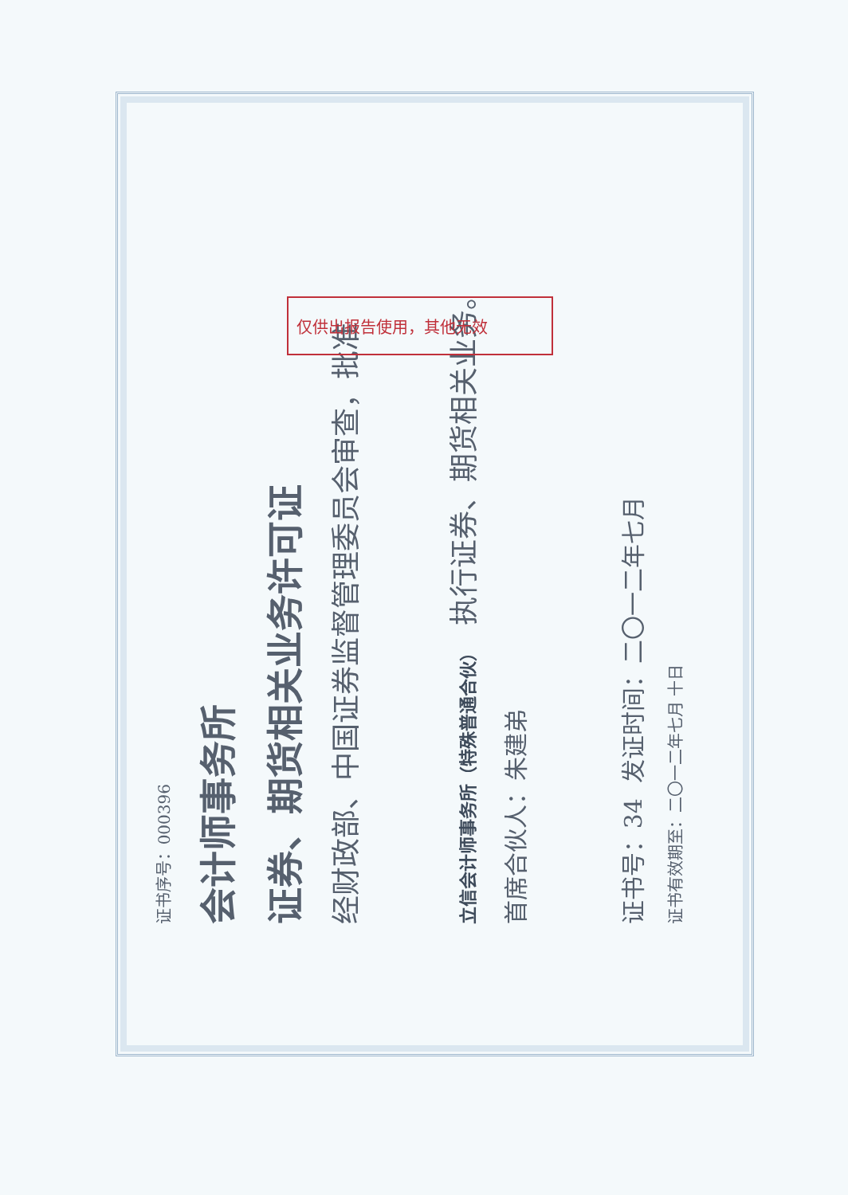证书序号：000396
会计师事务所
证券、期货相关业务许可证
经财政部、中国证券监督管理委员会审查，批准
立信会计师事务所（特殊普通合伙） 执行证券、期货相关业务。
首席合伙人：朱建弟
证书号：34 发证时间：二〇一二年七月
证书有效期至：二〇一二年七月 十日
仅供出报告使用，其他无效